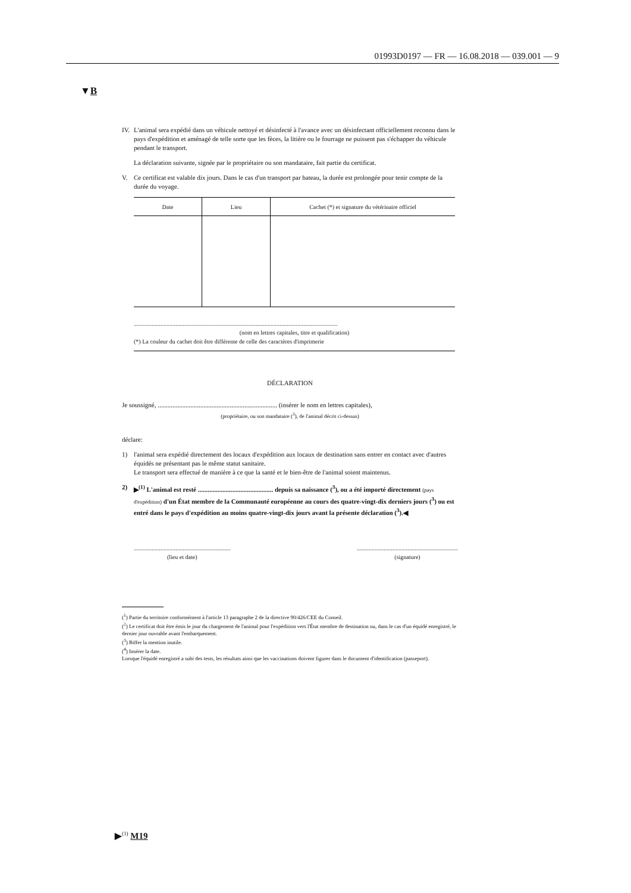01993D0197 — FR — 16.08.2018 — 039.001 — 9
▼B
IV. L'animal sera expédié dans un véhicule nettoyé et désinfecté à l'avance avec un désinfectant officiellement reconnu dans le pays d'expédition et aménagé de telle sorte que les fèces, la litière ou le fourrage ne puissent pas s'échapper du véhicule pendant le transport.
La déclaration suivante, signée par le propriétaire ou son mandataire, fait partie du certificat.
V. Ce certificat est valable dix jours. Dans le cas d'un transport par bateau, la durée est prolongée pour tenir compte de la durée du voyage.
| Date | Lieu | Cachet (*) et signature du vétérinaire officiel |
| --- | --- | --- |
.........................................................................................................................................
(nom en lettres capitales, titre et qualification)
(*) La couleur du cachet doit être différente de celle des caractères d'imprimerie
DÉCLARATION
Je soussigné, ......................................................................... (insérer le nom en lettres capitales),
(propriétaire, ou son mandataire (<sup>3</sup>), de l'animal décrit ci-dessus)
déclare:
1) l'animal sera expédié directement des locaux d'expédition aux locaux de destination sans entrer en contact avec d'autres équidés ne présentant pas le même statut sanitaire.
Le transport sera effectué de manière à ce que la santé et le bien-être de l'animal soient maintenus.
2) ▶<sup>(1)</sup> L'animal est resté .............................................. depuis sa naissance (<sup>3</sup>), ou a été importé directement (pays d'expédition) d'un État membre de la Communauté européenne au cours des quatre-vingt-dix derniers jours (<sup>3</sup>) ou est entré dans le pays d'expédition au moins quatre-vingt-dix jours avant la présente déclaration (<sup>3</sup>).◀
.................................................................
(lieu et date)
....................................................................
(signature)
(<sup>1</sup>) Partie du territoire conformément à l'article 13 paragraphe 2 de la directive 90/426/CEE du Conseil.
(<sup>2</sup>) Le certificat doit être émis le jour du chargement de l'animal pour l'expédition vers l'État membre de destination ou, dans le cas d'un équidé enregistré, le dernier jour ouvrable avant l'embarquement.
(<sup>3</sup>) Biffer la mention inutile.
(<sup>4</sup>) Insérer la date.
Lorsque l'équidé enregistré a subi des tests, les résultats ainsi que les vaccinations doivent figurer dans le document d'identification (passeport).
▶<sup>(1)</sup> M19